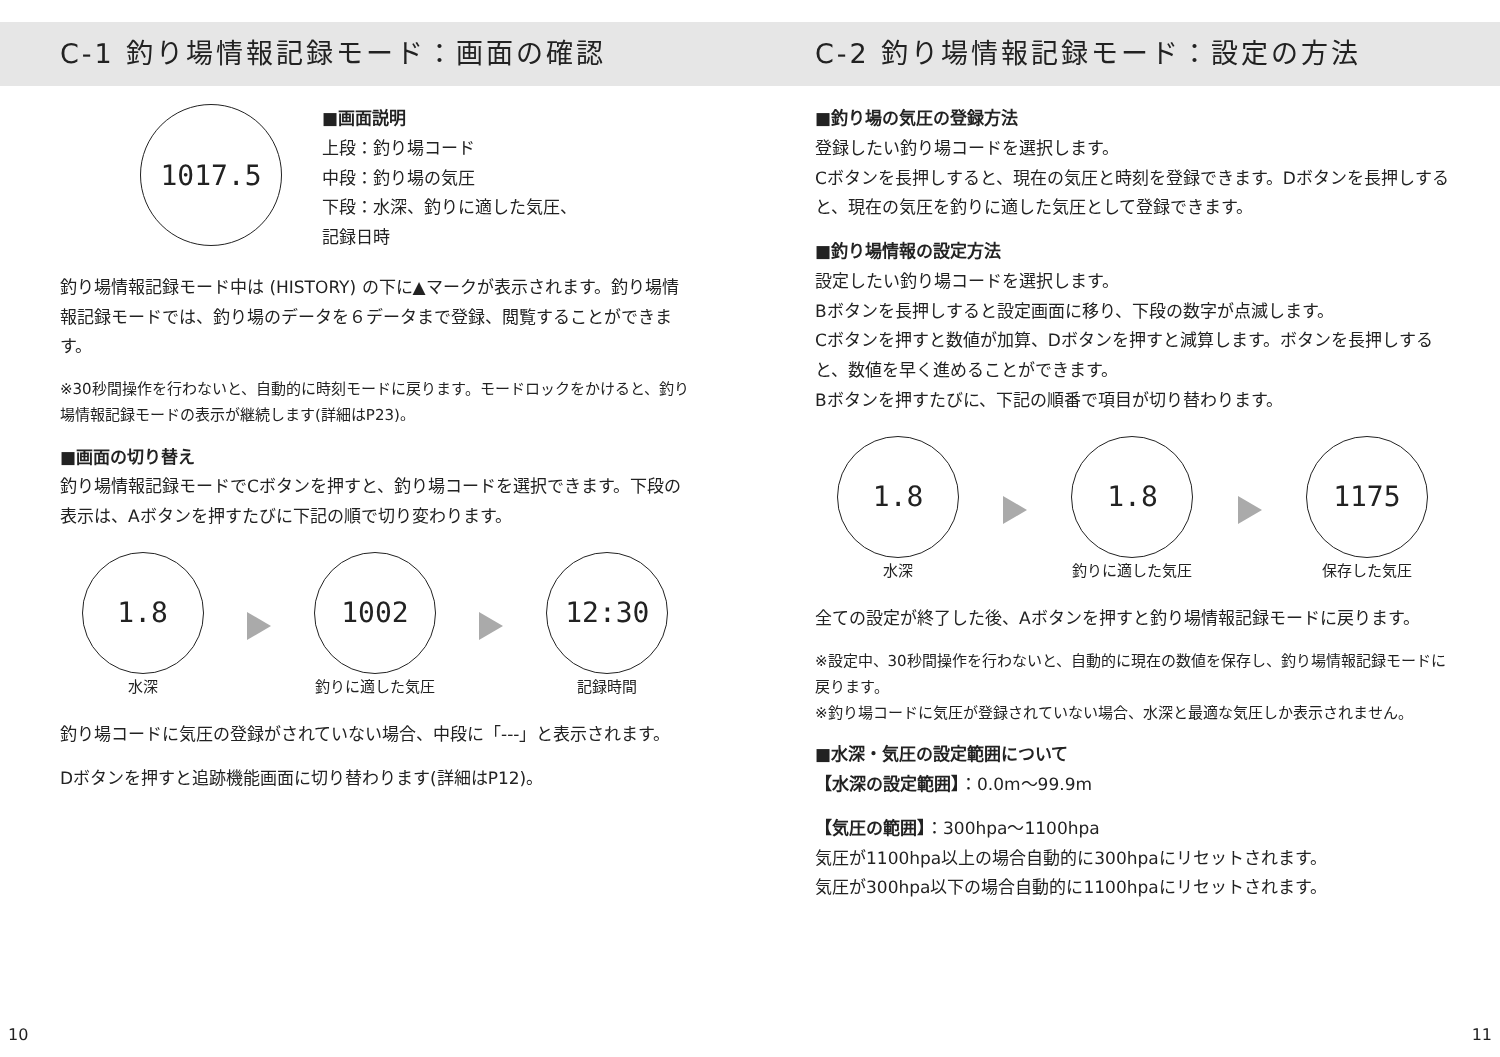C-1 釣り場情報記録モード：画面の確認
1017.5
■画面説明
上段：釣り場コード
中段：釣り場の気圧
下段：水深、釣りに適した気圧、
記録日時
釣り場情報記録モード中は (HISTORY) の下に▲マークが表示されます。釣り場情報記録モードでは、釣り場のデータを６データまで登録、閲覧することができます。
※30秒間操作を行わないと、自動的に時刻モードに戻ります。モードロックをかけると、釣り場情報記録モードの表示が継続します(詳細はP23)。
■画面の切り替え
釣り場情報記録モードでCボタンを押すと、釣り場コードを選択できます。下段の表示は、Aボタンを押すたびに下記の順で切り変わります。
1.8
水深
1002
釣りに適した気圧
12:30
記録時間
釣り場コードに気圧の登録がされていない場合、中段に「---」と表示されます。
Dボタンを押すと追跡機能画面に切り替わります(詳細はP12)。
C-2 釣り場情報記録モード：設定の方法
■釣り場の気圧の登録方法
登録したい釣り場コードを選択します。
Cボタンを長押しすると、現在の気圧と時刻を登録できます。Dボタンを長押しすると、現在の気圧を釣りに適した気圧として登録できます。
■釣り場情報の設定方法
設定したい釣り場コードを選択します。
Bボタンを長押しすると設定画面に移り、下段の数字が点滅します。
Cボタンを押すと数値が加算、Dボタンを押すと減算します。ボタンを長押しすると、数値を早く進めることができます。
Bボタンを押すたびに、下記の順番で項目が切り替わります。
1.8
水深
1.8
釣りに適した気圧
1175
保存した気圧
全ての設定が終了した後、Aボタンを押すと釣り場情報記録モードに戻ります。
※設定中、30秒間操作を行わないと、自動的に現在の数値を保存し、釣り場情報記録モードに戻ります。
※釣り場コードに気圧が登録されていない場合、水深と最適な気圧しか表示されません。
■水深・気圧の設定範囲について
【水深の設定範囲】：0.0m～99.9m
【気圧の範囲】：300hpa～1100hpa
気圧が1100hpa以上の場合自動的に300hpaにリセットされます。
気圧が300hpa以下の場合自動的に1100hpaにリセットされます。
10 11